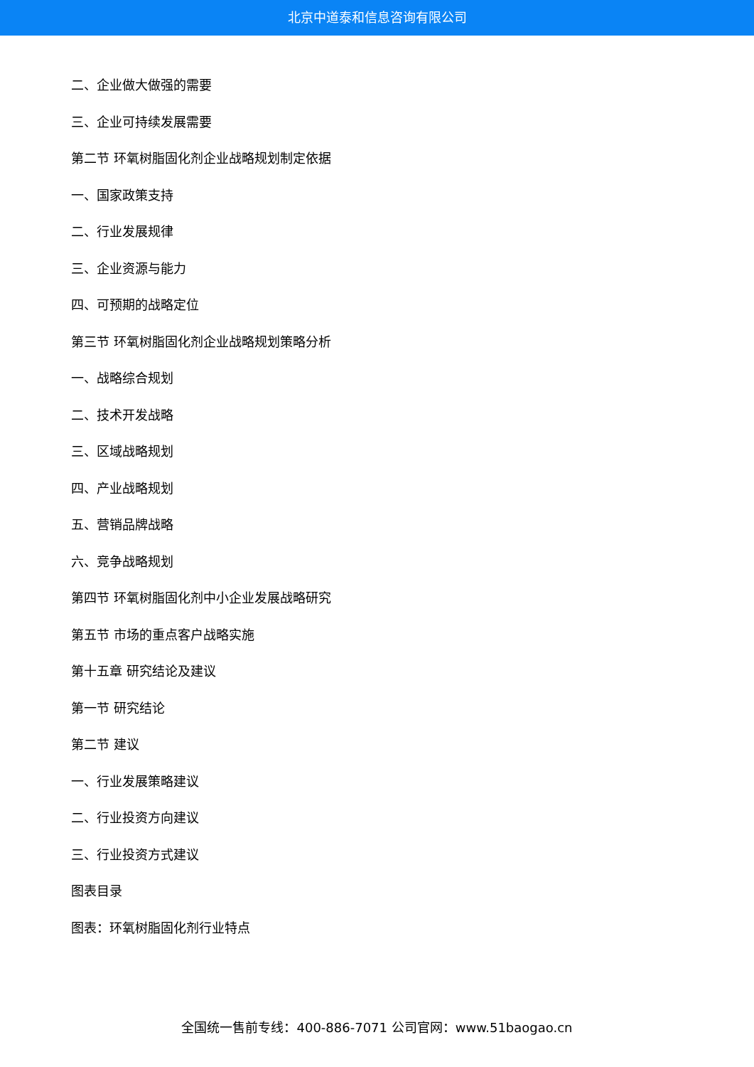北京中道泰和信息咨询有限公司
二、企业做大做强的需要
三、企业可持续发展需要
第二节 环氧树脂固化剂企业战略规划制定依据
一、国家政策支持
二、行业发展规律
三、企业资源与能力
四、可预期的战略定位
第三节 环氧树脂固化剂企业战略规划策略分析
一、战略综合规划
二、技术开发战略
三、区域战略规划
四、产业战略规划
五、营销品牌战略
六、竞争战略规划
第四节 环氧树脂固化剂中小企业发展战略研究
第五节 市场的重点客户战略实施
第十五章 研究结论及建议
第一节 研究结论
第二节 建议
一、行业发展策略建议
二、行业投资方向建议
三、行业投资方式建议
图表目录
图表：环氧树脂固化剂行业特点
全国统一售前专线：400-886-7071 公司官网：www.51baogao.cn